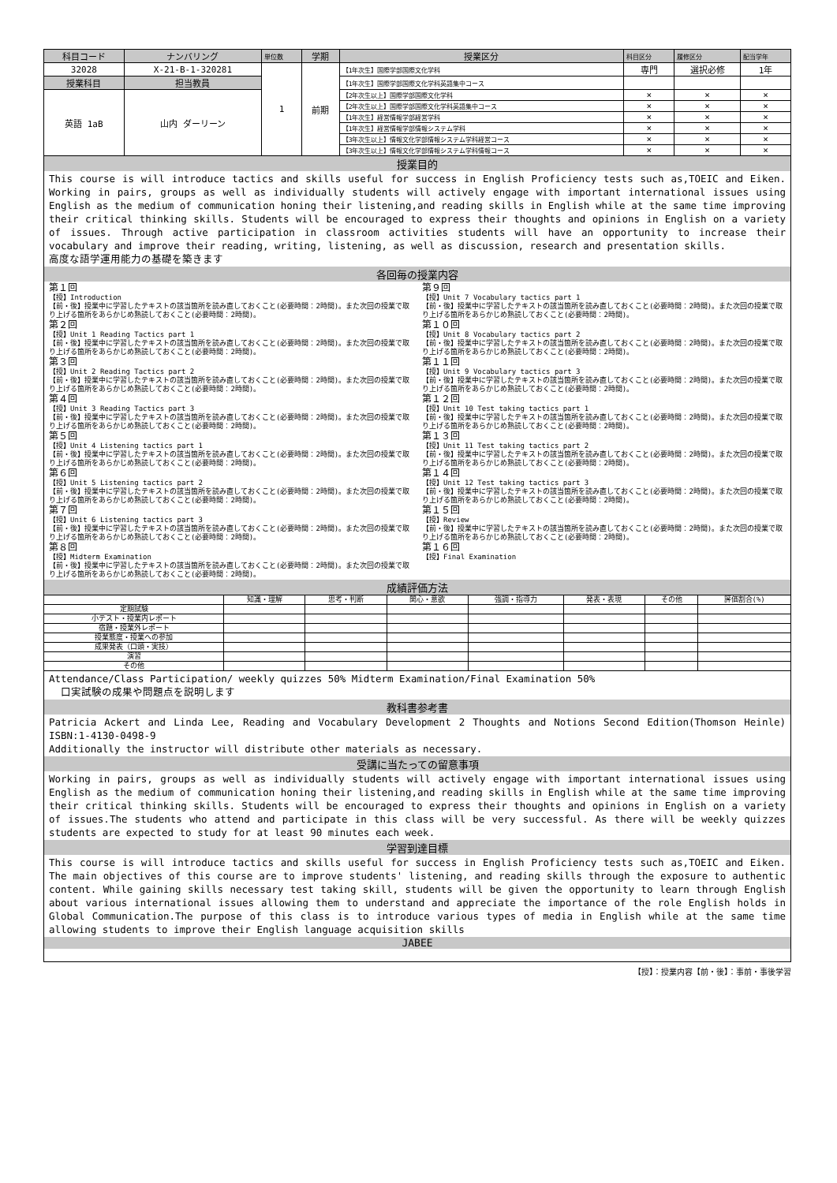| 科目コード | ナンバリング | 単位数 | 学期 | 授業区分 | 科目区分 | 履修区分 | 配当学年 |
| --- | --- | --- | --- | --- | --- | --- | --- |
| 32028 | X-21-B-1-320281 | 1 | 前期 | 【1年次生】国際学部国際文化学科 | 専門 | 選択必修 | 1年 |
| 授業科目 | 担当教員 | | | 【1年次生】国際学部国際文化学科英語集中コース | | | |
| 英語 1aB | 山内 ダーリーン | | | 【2年次生以上】国際学部国際文化学科 | × | × | × |
| | | | | 【2年次生以上】国際学部国際文化学科英語集中コース | × | × | × |
| | | | | 【1年次生】経営情報学部経営学科 | × | × | × |
| | | | | 【1年次生】経営情報学部情報システム学科 | × | × | × |
| | | | | 【3年次生以上】情報文化学部情報システム学科経営コース | × | × | × |
| | | | | 【3年次生以上】情報文化学部情報システム学科情報コース | × | × | × |
授業目的
This course is will introduce tactics and skills useful for success in English Proficiency tests such as,TOEIC and Eiken. Working in pairs, groups as well as individually students will actively engage with important international issues using English as the medium of communication honing their listening,and reading skills in English while at the same time improving their critical thinking skills. Students will be encouraged to express their thoughts and opinions in English on a variety of issues. Through active participation in classroom activities students will have an opportunity to increase their vocabulary and improve their reading, writing, listening, as well as discussion, research and presentation skills.
高度な語学運用能力の基礎を築きます
各回毎の授業内容
第１回
【授】Introduction
【前・後】授業中に学習したテキストの該当箇所を読み直しておくこと(必要時間：2時間)。また次回の授業で取り上げる箇所をあらかじめ熟読しておくこと(必要時間：2時間)。
第２回
【授】Unit 1 Reading Tactics part 1
【前・後】授業中に学習したテキストの該当箇所を読み直しておくこと(必要時間：2時間)。また次回の授業で取り上げる箇所をあらかじめ熟読しておくこと(必要時間：2時間)。
第３回
【授】Unit 2 Reading Tactics part 2
【前・後】授業中に学習したテキストの該当箇所を読み直しておくこと(必要時間：2時間)。また次回の授業で取り上げる箇所をあらかじめ熟読しておくこと(必要時間：2時間)。
第４回
【授】Unit 3 Reading Tactics part 3
【前・後】授業中に学習したテキストの該当箇所を読み直しておくこと(必要時間：2時間)。また次回の授業で取り上げる箇所をあらかじめ熟読しておくこと(必要時間：2時間)。
第５回
【授】Unit 4 Listening tactics part 1
【前・後】授業中に学習したテキストの該当箇所を読み直しておくこと(必要時間：2時間)。また次回の授業で取り上げる箇所をあらかじめ熟読しておくこと(必要時間：2時間)。
第６回
【授】Unit 5 Listening tactics part 2
【前・後】授業中に学習したテキストの該当箇所を読み直しておくこと(必要時間：2時間)。また次回の授業で取り上げる箇所をあらかじめ熟読しておくこと(必要時間：2時間)。
第７回
【授】Unit 6 Listening tactics part 3
【前・後】授業中に学習したテキストの該当箇所を読み直しておくこと(必要時間：2時間)。また次回の授業で取り上げる箇所をあらかじめ熟読しておくこと(必要時間：2時間)。
第８回
【授】Midterm Examination
【前・後】授業中に学習したテキストの該当箇所を読み直しておくこと(必要時間：2時間)。また次回の授業で取り上げる箇所をあらかじめ熟読しておくこと(必要時間：2時間)。
第９回
【授】Unit 7 Vocabulary tactics part 1
【前・後】授業中に学習したテキストの該当箇所を読み直しておくこと(必要時間：2時間)。また次回の授業で取り上げる箇所をあらかじめ熟読しておくこと(必要時間：2時間)。
第１０回
【授】Unit 8 Vocabulary tactics part 2
【前・後】授業中に学習したテキストの該当箇所を読み直しておくこと(必要時間：2時間)。また次回の授業で取り上げる箇所をあらかじめ熟読しておくこと(必要時間：2時間)。
第１１回
【授】Unit 9 Vocabulary tactics part 3
【前・後】授業中に学習したテキストの該当箇所を読み直しておくこと(必要時間：2時間)。また次回の授業で取り上げる箇所をあらかじめ熟読しておくこと(必要時間：2時間)。
第１２回
【授】Unit 10 Test taking tactics part 1
【前・後】授業中に学習したテキストの該当箇所を読み直しておくこと(必要時間：2時間)。また次回の授業で取り上げる箇所をあらかじめ熟読しておくこと(必要時間：2時間)。
第１３回
【授】Unit 11 Test taking tactics part 2
【前・後】授業中に学習したテキストの該当箇所を読み直しておくこと(必要時間：2時間)。また次回の授業で取り上げる箇所をあらかじめ熟読しておくこと(必要時間：2時間)。
第１４回
【授】Unit 12 Test taking tactics part 3
【前・後】授業中に学習したテキストの該当箇所を読み直しておくこと(必要時間：2時間)。また次回の授業で取り上げる箇所をあらかじめ熟読しておくこと(必要時間：2時間)。
第１５回
【授】Review
【前・後】授業中に学習したテキストの該当箇所を読み直しておくこと(必要時間：2時間)。また次回の授業で取り上げる箇所をあらかじめ熟読しておくこと(必要時間：2時間)。
第１６回
【授】Final Examination
成績評価方法
| | 知識・理解 | 思考・判断 | 関心・意欲 | 強調・指導力 | 発表・表現 | その他 | 評価割合(%) |
| --- | --- | --- | --- | --- | --- | --- | --- |
| 定期試験 | | | | | | | |
| 小テスト・授業内レポート | | | | | | | |
| 宿題・授業外レポート | | | | | | | |
| 授業態度・授業への参加 | | | | | | | |
| 成果発表（口頭・実技） | | | | | | | |
| 演習 | | | | | | | |
| その他 | | | | | | | |
Attendance/Class Participation/ weekly quizzes 50% Midterm Examination/Final Examination 50%
口実試験の成果や問題点を説明します
教科書参考書
Patricia Ackert and Linda Lee, Reading and Vocabulary Development 2 Thoughts and Notions Second Edition(Thomson Heinle) ISBN:1-4130-0498-9
Additionally the instructor will distribute other materials as necessary.
受講に当たっての留意事項
Working in pairs, groups as well as individually students will actively engage with important international issues using English as the medium of communication honing their listening,and reading skills in English while at the same time improving their critical thinking skills. Students will be encouraged to express their thoughts and opinions in English on a variety of issues.The students who attend and participate in this class will be very successful. As there will be weekly quizzes students are expected to study for at least 90 minutes each week.
学習到達目標
This course is will introduce tactics and skills useful for success in English Proficiency tests such as,TOEIC and Eiken. The main objectives of this course are to improve students' listening, and reading skills through the exposure to authentic content. While gaining skills necessary test taking skill, students will be given the opportunity to learn through English about various international issues allowing them to understand and appreciate the importance of the role English holds in Global Communication.The purpose of this class is to introduce various types of media in English while at the same time allowing students to improve their English language acquisition skills
JABEE
【授】：授業内容【前・後】：事前・事後学習